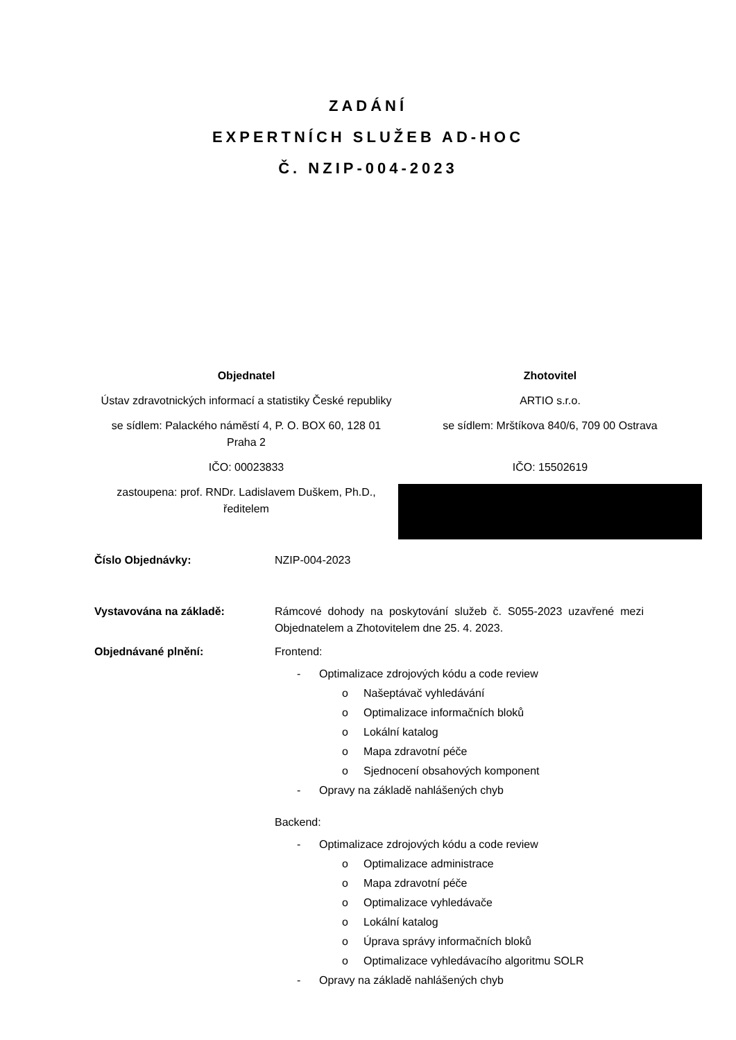ZADÁNÍ
EXPERTNÍCH SLUŽEB AD-HOC
Č. NZIP-004-2023
| Objednatel | Zhotovitel |
| Ústav zdravotnických informací a statistiky České republiky | ARTIO s.r.o. |
| se sídlem: Palackého náměstí 4, P. O. BOX 60, 128 01 Praha 2 | se sídlem: Mrštíkova 840/6, 709 00 Ostrava |
| IČO: 00023833 | IČO: 15502619 |
| zastoupena: prof. RNDr. Ladislavem Duškem, Ph.D., ředitelem | |
| Číslo Objednávky: | NZIP-004-2023 |
| Vystavována na základě: | Rámcové dohody na poskytování služeb č. S055-2023 uzavřené mezi Objednatelem a Zhotovitelem dne 25. 4. 2023. |
| Objednávané plnění: | Frontend: - Optimalizace zdrojových kódu a code review o Našeptávač vyhledávání o Optimalizace informačních bloků o Lokální katalog o Mapa zdravotní péče o Sjednocení obsahových komponent - Opravy na základě nahlášených chyb Backend: - Optimalizace zdrojových kódu a code review o Optimalizace administrace o Mapa zdravotní péče o Optimalizace vyhledávače o Lokální katalog o Úprava správy informačních bloků o Optimalizace vyhledávacího algoritmu SOLR - Opravy na základě nahlášených chyb |